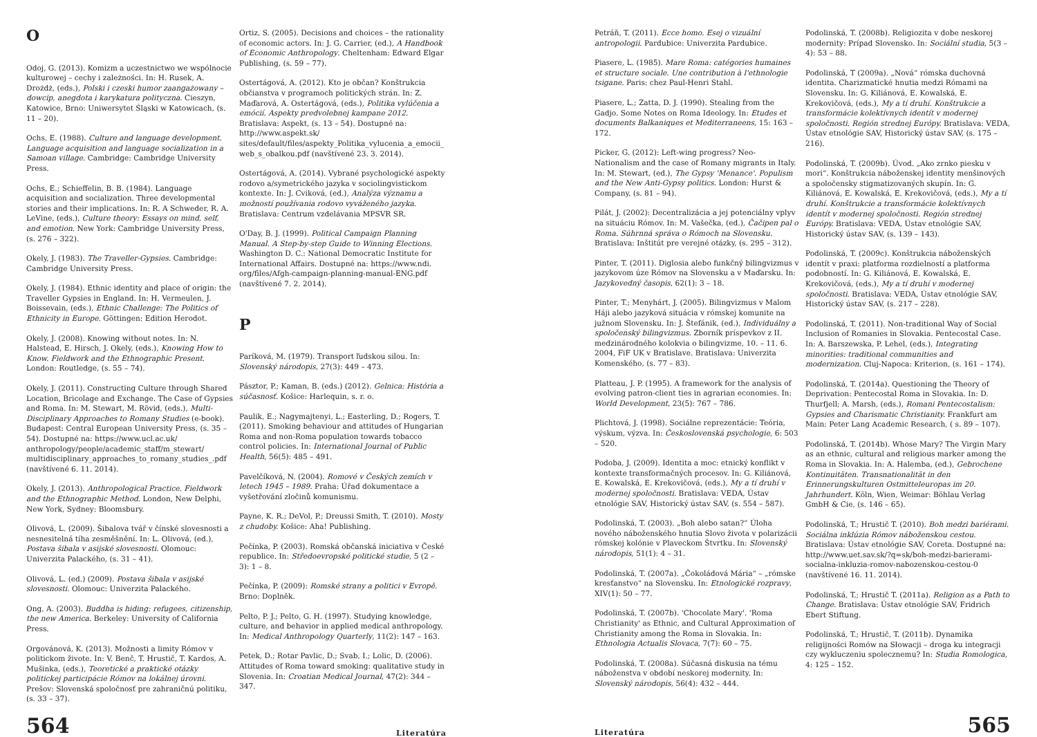O
Odoj, G. (2013). Komizm a uczestnictwo we wspólnocie kulturowej – cechy i zależności. In: H. Rusek, A. Drożdż, (eds.), Polski i czeski humor zaangażowany – dowcip, anegdota i karykatura polityczna. Cieszyn, Katowice, Brno: Uniwersytet Śląski w Katowicach, (s. 11 – 20).
Ochs, E. (1988). Culture and language development. Language acquisition and language socialization in a Samoan village. Cambridge: Cambridge University Press.
Ochs, E.; Schieffelin, B. B. (1984). Language acquisition and socialization. Three developmental stories and their implications. In: R. A Schweder, R. A. LeVine, (eds.), Culture theory: Essays on mind, self, and emotion. New York: Cambridge University Press, (s. 276 – 322).
Okely, J. (1983). The Traveller-Gypsies. Cambridge: Cambridge University Press.
Okely, J. (1984). Ethnic identity and place of origin: the Traveller Gypsies in England. In: H. Vermeulen, J. Boissevain, (eds.), Ethnic Challenge: The Politics of Ethnicity in Europe. Göttingen: Edition Herodot.
Okely, J. (2008). Knowing without notes. In: N. Halstead, E. Hirsch, J. Okely, (eds.), Knowing How to Know. Fieldwork and the Ethnographic Present. London: Routledge, (s. 55 – 74).
Okely, J. (2011). Constructing Culture through Shared Location, Bricolage and Exchange. The Case of Gypsies and Roma. In: M. Stewart, M. Rövid, (eds.), Multi-Disciplinary Approaches to Romany Studies (e-book). Budapest: Central European University Press, (s. 35 – 54). Dostupné na: https://www.ucl.ac.uk/ anthropology/people/academic_staff/m_stewart/ multidisciplinary_approaches_to_romany_studies_.pdf (navštívené 6. 11. 2014).
Okely, J. (2013). Anthropological Practice. Fieldwork and the Ethnographic Method. London, New Delphi, New York, Sydney: Bloomsbury.
Olivová, L. (2009). Šibalova tvář v čínské slovesnosti a nesnesitelná tíha zesměšnění. In: L. Olivová, (ed.), Postava šibala v asijské slovesnosti. Olomouc: Univerzita Palackého, (s. 31 – 41).
Olivová, L. (ed.) (2009). Postava šibala v asijské slovesnosti. Olomouc: Univerzita Palackého.
Ong, A. (2003). Buddha is hiding: refugees, citizenship, the new America. Berkeley: University of California Press.
Orgovánová, K. (2013). Možnosti a limity Rómov v politickom živote. In: V. Benč, T. Hrustič, T. Kardos, A. Mušinka, (eds.), Teoretické a praktické otázky politickej participácie Rómov na lokálnej úrovni. Prešov: Slovenská spoločnosť pre zahraničnú politiku, (s. 33 – 37).
Ortiz, S. (2005). Decisions and choices – the rationality of economic actors. In: J. G. Carrier, (ed.), A Handbook of Economic Anthropology. Cheltenham: Edward Elgar Publishing, (s. 59 – 77).
Ostertágová, A. (2012). Kto je občan? Konštrukcia občianstva v programoch politických strán. In: Z. Maďarová, A. Ostertágová, (eds.), Politika vylúčenia a emócií. Aspekty predvolebnej kampane 2012. Bratislava: Aspekt, (s. 13 – 54). Dostupné na: http://www.aspekt.sk/ sites/default/files/aspekty_Politika_vylucenia_a_emocii_ web_s_obalkou.pdf (navštívené 23. 3. 2014).
Ostertágová, A. (2014). Vybrané psychologické aspekty rodovo a/symetrického jazyka v sociolingvistickom kontexte. In: J. Cviková, (ed.), Analýza významu a možností používania rodovo vyváženého jazyka. Bratislava: Centrum vzdelávania MPSVR SR.
O'Day, B. J. (1999). Political Campaign Planning Manual. A Step-by-step Guide to Winning Elections. Washington D. C.: National Democratic Institute for International Affairs. Dostupné na: https://www.ndi. org/files/Afgh-campaign-planning-manual-ENG.pdf (navštívené 7. 2. 2014).
P
Paríková, M. (1979). Transport ľudskou silou. In: Slovenský národopis, 27(3): 449 – 473.
Pásztor, P.; Kaman, B. (eds.) (2012). Gelnica: História a súčasnosť. Košice: Harlequin, s. r. o.
Paulik, E.; Nagymajtenyi, L.; Easterling, D.; Rogers, T. (2011). Smoking behaviour and attitudes of Hungarian Roma and non-Roma population towards tobacco control policies. In: International Journal of Public Health, 56(5): 485 – 491.
Pavelčíková, N. (2004). Romové v Českých zemích v letech 1945 – 1989. Praha: Úřad dokumentace a vyšetřování zločinů komunismu.
Payne, K. R.; DeVol, P.; Dreussi Smith, T. (2010). Mosty z chudoby. Košice: Aha! Publishing.
Pečínka, P. (2003). Romská občanská iniciativa v České republice. In: Středoevropské politické studie, 5 (2 – 3): 1 – 8.
Pečínka, P. (2009): Romské strany a politici v Evropě. Brno: Doplněk.
Pelto, P. J.; Pelto, G. H. (1997). Studying knowledge, culture, and behavior in applied medical anthropology. In: Medical Anthropology Quarterly, 11(2): 147 – 163.
Petek, D.; Rotar Pavlic, D.; Svab, I.; Lolic, D. (2006). Attitudes of Roma toward smoking: qualitative study in Slovenia. In: Croatian Medical Journal, 47(2): 344 – 347.
564 Literatúra
Petráň, T. (2011). Ecce homo. Esej o vizuální antropologii. Pardubice: Univerzita Pardubice.
Piasere, L. (1985). Mare Roma: catégories humaines et structure sociale. Une contribution à l'ethnologie tsigane. Paris: chez Paul-Henri Stahl.
Piasere, L.; Zatta, D. J. (1990). Stealing from the Gadjo. Some Notes on Roma Ideology. In: Etudes et documents Balkaniques et Mediterraneens, 15: 163 – 172.
Picker, G. (2012): Left-wing progress? Neo-Nationalism and the case of Romany migrants in Italy. In: M. Stewart, (ed.), The Gypsy 'Menance'. Populism and the New Anti-Gypsy politics. London: Hurst & Company, (s. 81 – 94).
Pilát, J. (2002): Decentralizácia a jej potenciálny vplyv na situáciu Rómov. In: M. Vašečka, (ed.), Čačipen pal o Roma. Súhrnná správa o Rómoch na Slovensku. Bratislava: Inštitút pre verejné otázky, (s. 295 – 312).
Pinter, T. (2011). Diglosia alebo funkčný bilingvizmus v jazykovom úze Rómov na Slovensku a v Maďarsku. In: Jazykovedný časopis, 62(1): 3 – 18.
Pinter, T.; Menyhárt, J. (2005). Bilingvizmus v Malom Háji alebo jazyková situácia v rómskej komunite na južnom Slovensku. In: J. Štefánik, (ed.), Individuálny a spoločenský bilingvizmus. Zborník príspevkov z II. medzinárodného kolokvia o bilingvizme, 10. – 11. 6. 2004, FiF UK v Bratislave. Bratislava: Univerzita Komenského, (s. 77 – 83).
Platteau, J. P. (1995). A framework for the analysis of evolving patron-client ties in agrarian economies. In: World Development, 23(5): 767 – 786.
Plichtová, J. (1998). Sociálne reprezentácie: Teória, výskum, výzva. In: Československá psychologie, 6: 503 – 520.
Podoba, J. (2009). Identita a moc: etnický konflikt v kontexte transformačných procesov. In: G. Kiliánová, E. Kowalská, E. Krekovičová, (eds.), My a tí druhí v modernej spoločnosti. Bratislava: VEDA, Ústav etnológie SAV, Historický ústav SAV, (s. 554 – 587).
Podolinská, T. (2003). „Boh alebo satan?“ Úloha nového náboženského hnutia Slovo života v polarizácii rómskej kolónie v Plaveckom Štvrtku. In: Slovenský národopis, 51(1): 4 – 31.
Podolinská, T. (2007a). „Čokoládová Mária“ – „rómske kresťanstvo“ na Slovensku. In: Etnologické rozpravy, XIV(1): 50 – 77.
Podolinská, T. (2007b). 'Chocolate Mary'. 'Roma Christianity' as Ethnic, and Cultural Approximation of Christianity among the Roma in Slovakia. In: Ethnologia Actualis Slovaca, 7(7): 60 – 75.
Podolinská, T. (2008a). Súčasná diskusia na tému náboženstva v období neskorej modernity. In: Slovenský národopis, 56(4): 432 – 444.
Podolinská, T. (2008b). Religiozita v dobe neskorej modernity: Prípad Slovensko. In: Sociální studia, 5(3 – 4): 53 – 88.
Podolinská, T (2009a). „Nová“ rómska duchovná identita. Charizmatické hnutia medzi Rómami na Slovensku. In: G. Kiliánová, E. Kowalská, E. Krekovičová, (eds.), My a tí druhí. Konštrukcie a transformácie kolektívnych identít v modernej spoločnosti. Región strednej Európy. Bratislava: VEDA, Ústav etnológie SAV, Historický ústav SAV, (s. 175 – 216).
Podolinská, T. (2009b). Úvod. „Ako zrnko piesku v mori“. Konštrukcia náboženskej identity menšinových a spoločensky stigmatizovaných skupín. In: G. Kiliánová, E. Kowalská, E. Krekovičová, (eds.), My a tí druhí. Konštrukcie a transformácie kolektívnych identít v modernej spoločnosti. Región strednej Európy. Bratislava: VEDA, Ústav etnológie SAV, Historický ústav SAV, (s. 139 – 143).
Podolinská, T. (2009c). Konštrukcia náboženských identít v praxi: platforma rozdielností a platforma podobností. In: G. Kiliánová, E. Kowalská, E. Krekovičová, (eds.), My a tí druhí v modernej spoločnosti. Bratislava: VEDA, Ústav etnológie SAV, Historický ústav SAV, (s. 217 – 228).
Podolinská, T. (2011). Non-traditional Way of Social Inclusion of Romanies in Slovakia. Pentecostal Case. In: A. Barszewska, P. Lehel, (eds.), Integrating minorities: traditional communities and modernization. Cluj-Napoca: Kriterion, (s. 161 – 174).
Podolinská, T. (2014a). Questioning the Theory of Deprivation: Pentecostal Roma in Slovakia. In: D. Thurfjell; A. Marsh, (eds.), Romani Pentecostalism: Gypsies and Charismatic Christianity. Frankfurt am Main: Peter Lang Academic Research, ( s. 89 – 107).
Podolinská, T. (2014b). Whose Mary? The Virgin Mary as an ethnic, cultural and religious marker among the Roma in Slovakia. In: A. Halemba, (ed.), Gebrochene Kontinuitäten. Transnationalität in den Erinnerungskulturen Ostmitteleuropas im 20. Jahrhundert. Köln, Wien, Weimar: Böhlau Verlag GmbH & Cie, (s. 146 – 65).
Podolinská, T.; Hrustič T. (2010). Boh medzi bariérami. Sociálna inklúzia Rómov náboženskou cestou. Bratislava: Ústav etnológie SAV, Coreta. Dostupné na: http://www.uet.sav.sk/?q=sk/boh-medzi-barierami-socialna-inkluzia-romov-nabozenskou-cestou-0 (navštívené 16. 11. 2014).
Podolinská, T.; Hrustič T. (2011a). Religion as a Path to Change. Bratislava: Ústav etnológie SAV, Fridrich Ebert Stiftung.
Podolinská, T.; Hrustič, T. (2011b). Dynamika religijności Romów na Słowacji – droga ku integracji czy wykluczeniu spolecznemu? In: Studia Romologica, 4: 125 – 152.
Literatúra 565